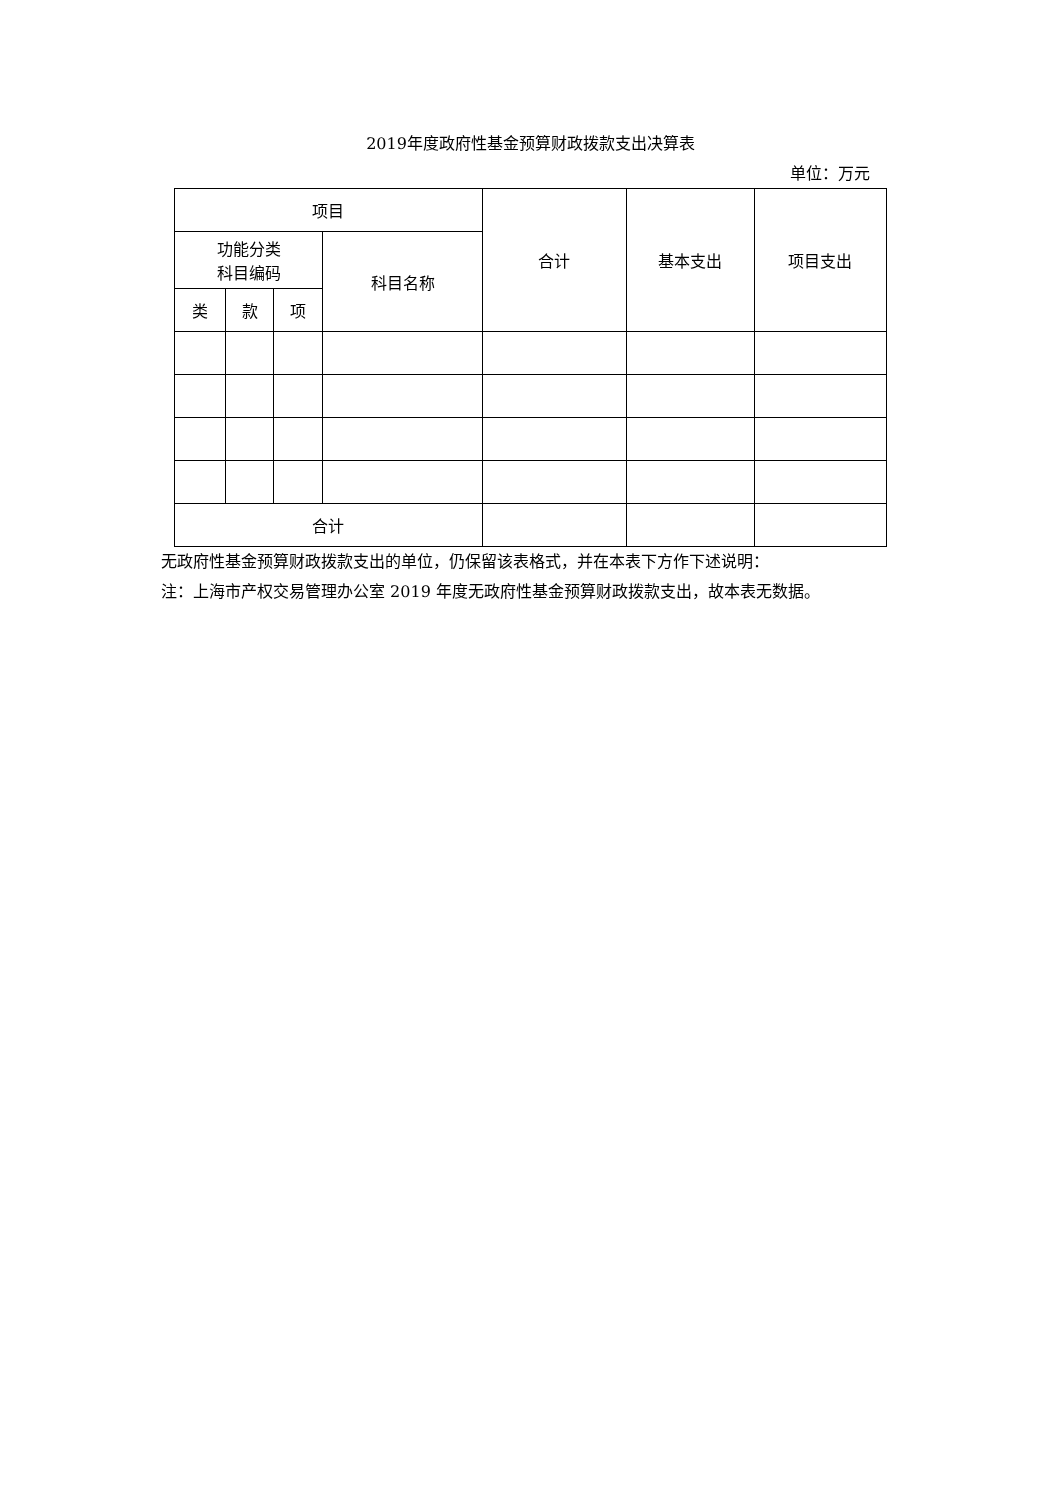2019年度政府性基金预算财政拨款支出决算表
单位：万元
| 项目 | | | | 合计 | 基本支出 | 项目支出 |
| --- | --- | --- | --- | --- | --- | --- |
| 功能分类 科目编码 | | | 科目名称 | | | |
| 类 | 款 | 项 | | | | |
| 合计 | | | | | | |
无政府性基金预算财政拨款支出的单位，仍保留该表格式，并在本表下方作下述说明：
注：上海市产权交易管理办公室 2019 年度无政府性基金预算财政拨款支出，故本表无数据。